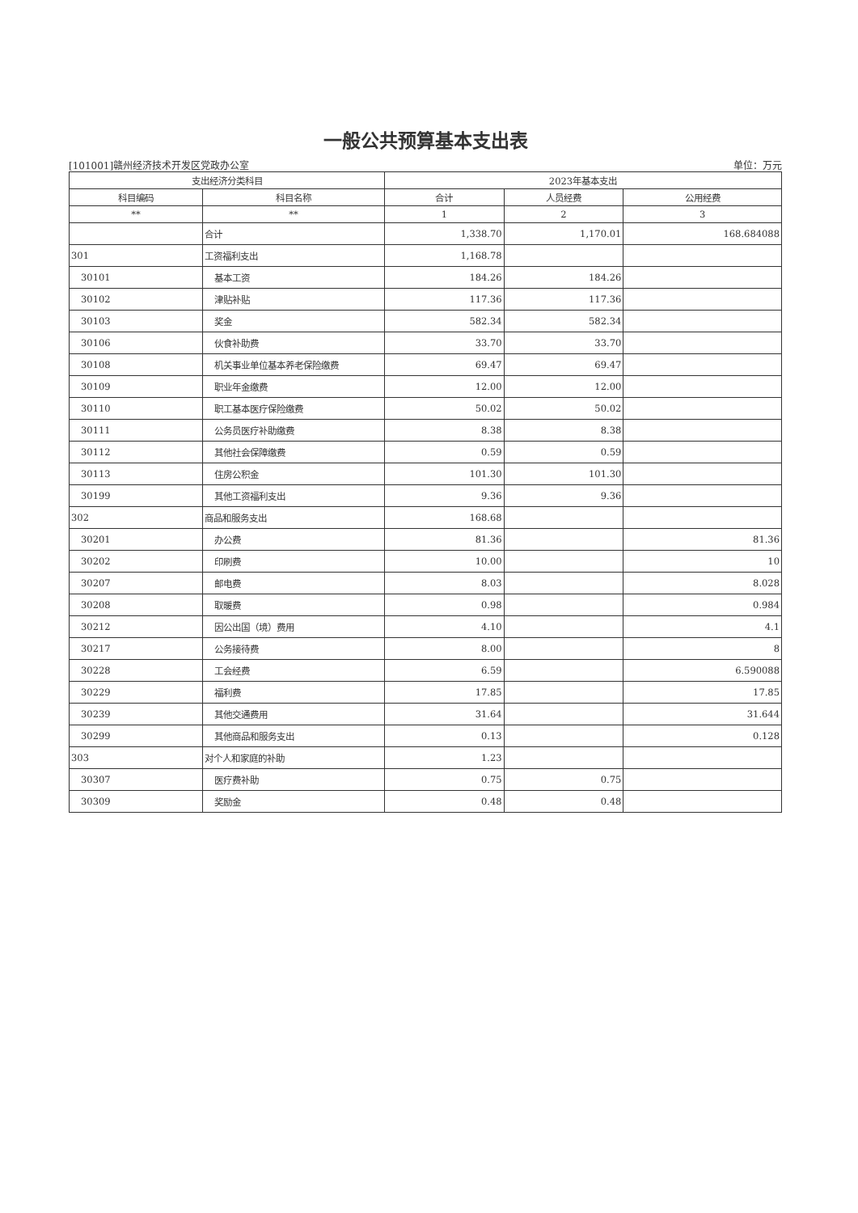一般公共预算基本支出表
[101001]赣州经济技术开发区党政办公室 单位：万元
| 支出经济分类科目 | | 2023年基本支出 | | |
| --- | --- | --- | --- | --- |
| 科目编码 | 科目名称 | 合计 | 人员经费 | 公用经费 |
| ** | ** | 1 | 2 | 3 |
| | 合计 | 1,338.70 | 1,170.01 | 168.684088 |
| 301 | 工资福利支出 | 1,168.78 | | |
| 30101 | 基本工资 | 184.26 | 184.26 | |
| 30102 | 津贴补贴 | 117.36 | 117.36 | |
| 30103 | 奖金 | 582.34 | 582.34 | |
| 30106 | 伙食补助费 | 33.70 | 33.70 | |
| 30108 | 机关事业单位基本养老保险缴费 | 69.47 | 69.47 | |
| 30109 | 职业年金缴费 | 12.00 | 12.00 | |
| 30110 | 职工基本医疗保险缴费 | 50.02 | 50.02 | |
| 30111 | 公务员医疗补助缴费 | 8.38 | 8.38 | |
| 30112 | 其他社会保障缴费 | 0.59 | 0.59 | |
| 30113 | 住房公积金 | 101.30 | 101.30 | |
| 30199 | 其他工资福利支出 | 9.36 | 9.36 | |
| 302 | 商品和服务支出 | 168.68 | | |
| 30201 | 办公费 | 81.36 | | 81.36 |
| 30202 | 印刷费 | 10.00 | | 10 |
| 30207 | 邮电费 | 8.03 | | 8.028 |
| 30208 | 取暖费 | 0.98 | | 0.984 |
| 30212 | 因公出国（境）费用 | 4.10 | | 4.1 |
| 30217 | 公务接待费 | 8.00 | | 8 |
| 30228 | 工会经费 | 6.59 | | 6.590088 |
| 30229 | 福利费 | 17.85 | | 17.85 |
| 30239 | 其他交通费用 | 31.64 | | 31.644 |
| 30299 | 其他商品和服务支出 | 0.13 | | 0.128 |
| 303 | 对个人和家庭的补助 | 1.23 | | |
| 30307 | 医疗费补助 | 0.75 | 0.75 | |
| 30309 | 奖励金 | 0.48 | 0.48 | |